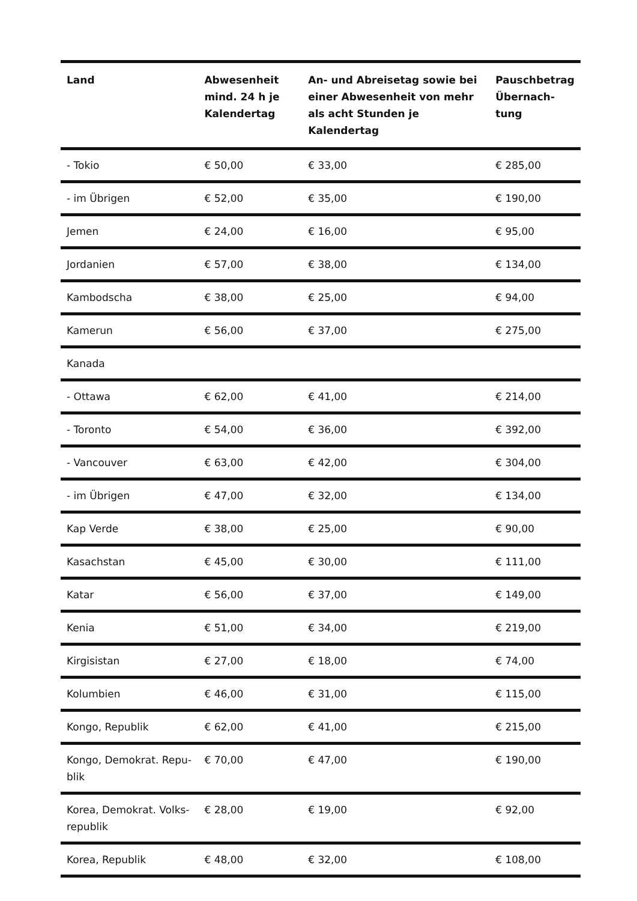| Land | Abwesenheit mind. 24 h je Kalendertag | An- und Abreisetag sowie bei einer Abwesenheit von mehr als acht Stunden je Kalendertag | Pauschbetrag Übernach-tung |
| --- | --- | --- | --- |
| - Tokio | € 50,00 | € 33,00 | € 285,00 |
| - im Übrigen | € 52,00 | € 35,00 | € 190,00 |
| Jemen | € 24,00 | € 16,00 | € 95,00 |
| Jordanien | € 57,00 | € 38,00 | € 134,00 |
| Kambodscha | € 38,00 | € 25,00 | € 94,00 |
| Kamerun | € 56,00 | € 37,00 | € 275,00 |
| Kanada | | | |
| - Ottawa | € 62,00 | € 41,00 | € 214,00 |
| - Toronto | € 54,00 | € 36,00 | € 392,00 |
| - Vancouver | € 63,00 | € 42,00 | € 304,00 |
| - im Übrigen | € 47,00 | € 32,00 | € 134,00 |
| Kap Verde | € 38,00 | € 25,00 | € 90,00 |
| Kasachstan | € 45,00 | € 30,00 | € 111,00 |
| Katar | € 56,00 | € 37,00 | € 149,00 |
| Kenia | € 51,00 | € 34,00 | € 219,00 |
| Kirgisistan | € 27,00 | € 18,00 | € 74,00 |
| Kolumbien | € 46,00 | € 31,00 | € 115,00 |
| Kongo, Republik | € 62,00 | € 41,00 | € 215,00 |
| Kongo, Demokrat. Repu-blik | € 70,00 | € 47,00 | € 190,00 |
| Korea, Demokrat. Volks-republik | € 28,00 | € 19,00 | € 92,00 |
| Korea, Republik | € 48,00 | € 32,00 | € 108,00 |